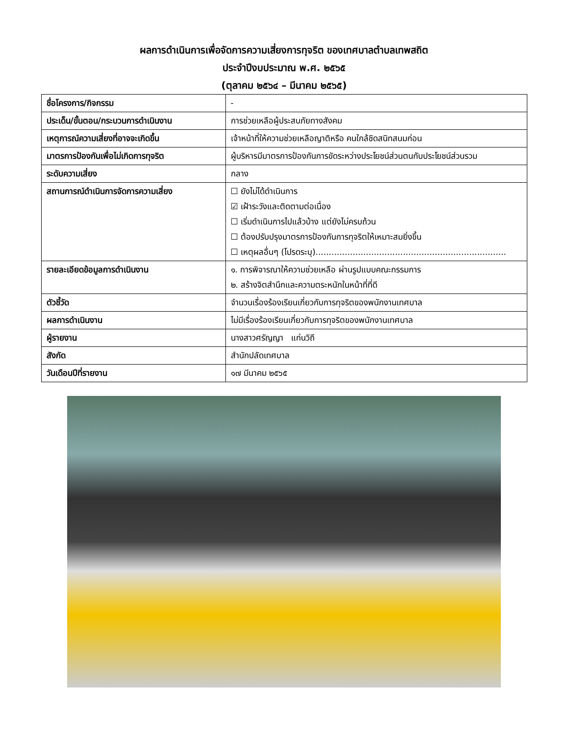ผลการดำเนินการเพื่อจัดการความเสี่ยงการทุจริต ของเทศบาลตำบลเทพสถิต
ประจำปีงบประมาณ พ.ศ. ๒๕๖๕
(ตุลาคม ๒๕๖๔ – มีนาคม ๒๕๖๕)
| ชื่อโครงการ/กิจกรรม | - |
| ประเด็น/ขั้นตอน/กระบวนการดำเนินงาน | การช่วยเหลือผู้ประสบภัยทางสังคม |
| เหตุการณ์ความเสี่ยงที่อาจจะเกิดขึ้น | เจ้าหน้าที่ให้ความช่วยเหลือญาติหรือ คนใกล้ชิดสนิทสนมก่อน |
| มาตรการป้องกันเพื่อไม่เกิดการทุจริต | ผู้บริหารมีมาตรการป้องกันการขัดระหว่างประโยชน์ส่วนตนกับประโยชน์ส่วนรวม |
| ระดับความเสี่ยง | กลาง |
| สถานการณ์ดำเนินการจัดการความเสี่ยง | ☐ ยังไม่ได้ดำเนินการ ☑ เฝ้าระวังและติดตามต่อเนื่อง ☐ เริ่มดำเนินการไปแล้วบ้าง แต่ยังไม่ครบถ้วน ☐ ต้องปรับปรุงมาตรการป้องกันการทุจริตให้เหมาะสมยิ่งขึ้น ☐ เหตุผลอื่นๆ (โปรดระบุ)........................................................................ |
| รายละเอียดข้อมูลการดำเนินงาน | ๑. การพิจารณาให้ความช่วยเหลือ ผ่านรูปแบบคณะกรรมการ ๒. สร้างจิตสำนึกและความตระหนักในหน้าที่ที่ดี |
| ตัวชี้วัด | จำนวนเรื่องร้องเรียนเกี่ยวกับการทุจริตของพนักงานเทศบาล |
| ผลการดำเนินงาน | ไม่มีเรื่องร้องเรียนเกี่ยวกับการทุจริตของพนักงานเทศบาล |
| ผู้รายงาน | นางสาวศรัญญา แก่นวิถี |
| สังกัด | สำนักปลัดเทศบาล |
| วันเดือนปีที่รายงาน | ๑๗ มีนาคม ๒๕๖๕ |